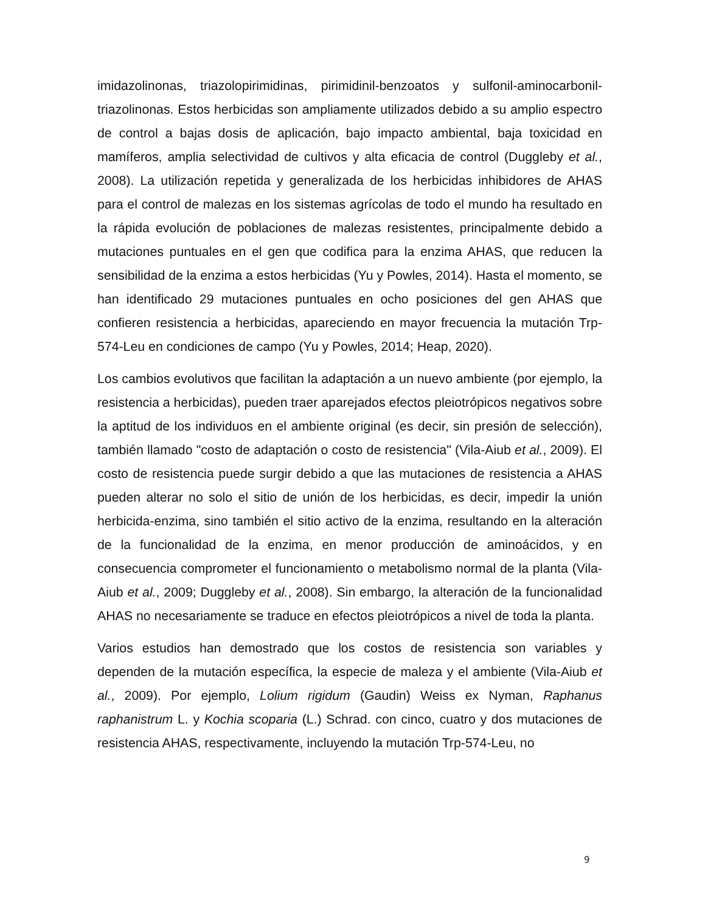imidazolinonas, triazolopirimidinas, pirimidinil-benzoatos y sulfonil-aminocarbonil-triazolinonas. Estos herbicidas son ampliamente utilizados debido a su amplio espectro de control a bajas dosis de aplicación, bajo impacto ambiental, baja toxicidad en mamíferos, amplia selectividad de cultivos y alta eficacia de control (Duggleby et al., 2008). La utilización repetida y generalizada de los herbicidas inhibidores de AHAS para el control de malezas en los sistemas agrícolas de todo el mundo ha resultado en la rápida evolución de poblaciones de malezas resistentes, principalmente debido a mutaciones puntuales en el gen que codifica para la enzima AHAS, que reducen la sensibilidad de la enzima a estos herbicidas (Yu y Powles, 2014). Hasta el momento, se han identificado 29 mutaciones puntuales en ocho posiciones del gen AHAS que confieren resistencia a herbicidas, apareciendo en mayor frecuencia la mutación Trp-574-Leu en condiciones de campo (Yu y Powles, 2014; Heap, 2020).
Los cambios evolutivos que facilitan la adaptación a un nuevo ambiente (por ejemplo, la resistencia a herbicidas), pueden traer aparejados efectos pleiotrópicos negativos sobre la aptitud de los individuos en el ambiente original (es decir, sin presión de selección), también llamado "costo de adaptación o costo de resistencia" (Vila-Aiub et al., 2009). El costo de resistencia puede surgir debido a que las mutaciones de resistencia a AHAS pueden alterar no solo el sitio de unión de los herbicidas, es decir, impedir la unión herbicida-enzima, sino también el sitio activo de la enzima, resultando en la alteración de la funcionalidad de la enzima, en menor producción de aminoácidos, y en consecuencia comprometer el funcionamiento o metabolismo normal de la planta (Vila-Aiub et al., 2009; Duggleby et al., 2008). Sin embargo, la alteración de la funcionalidad AHAS no necesariamente se traduce en efectos pleiotrópicos a nivel de toda la planta.
Varios estudios han demostrado que los costos de resistencia son variables y dependen de la mutación específica, la especie de maleza y el ambiente (Vila-Aiub et al., 2009). Por ejemplo, Lolium rigidum (Gaudin) Weiss ex Nyman, Raphanus raphanistrum L. y Kochia scoparia (L.) Schrad. con cinco, cuatro y dos mutaciones de resistencia AHAS, respectivamente, incluyendo la mutación Trp-574-Leu, no
9